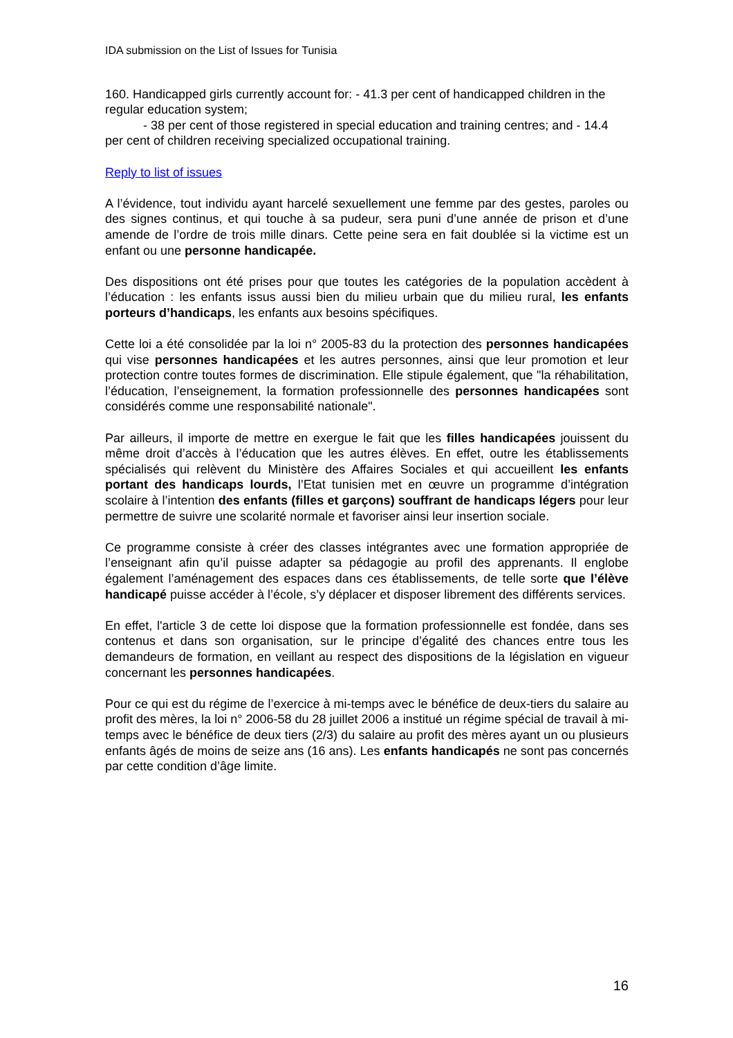IDA submission on the List of Issues for Tunisia
160. Handicapped girls currently account for: - 41.3 per cent of handicapped children in the regular education system;
- 38 per cent of those registered in special education and training centres; and - 14.4 per cent of children receiving specialized occupational training.
Reply to list of issues
A l’évidence, tout individu ayant harcelé sexuellement une femme par des gestes, paroles ou des signes continus, et qui touche à sa pudeur, sera puni d’une année de prison et d’une amende de l’ordre de trois mille dinars. Cette peine sera en fait doublée si la victime est un enfant ou une personne handicapée.
Des dispositions ont été prises pour que toutes les catégories de la population accèdent à l’éducation : les enfants issus aussi bien du milieu urbain que du milieu rural, les enfants porteurs d’handicaps, les enfants aux besoins spécifiques.
Cette loi a été consolidée par la loi n° 2005-83 du la protection des personnes handicapées qui vise personnes handicapées et les autres personnes, ainsi que leur promotion et leur protection contre toutes formes de discrimination. Elle stipule également, que "la réhabilitation, l’éducation, l’enseignement, la formation professionnelle des personnes handicapées sont considérés comme une responsabilité nationale".
Par ailleurs, il importe de mettre en exergue le fait que les filles handicapées jouissent du même droit d’accès à l’éducation que les autres élèves. En effet, outre les établissements spécialisés qui relèvent du Ministère des Affaires Sociales et qui accueillent les enfants portant des handicaps lourds, l’Etat tunisien met en œuvre un programme d’intégration scolaire à l’intention des enfants (filles et garçons) souffrant de handicaps légers pour leur permettre de suivre une scolarité normale et favoriser ainsi leur insertion sociale.
Ce programme consiste à créer des classes intégrantes avec une formation appropriée de l’enseignant afin qu’il puisse adapter sa pédagogie au profil des apprenants. Il englobe également l’aménagement des espaces dans ces établissements, de telle sorte que l’élève handicapé puisse accéder à l’école, s’y déplacer et disposer librement des différents services.
En effet, l'article 3 de cette loi dispose que la formation professionnelle est fondée, dans ses contenus et dans son organisation, sur le principe d’égalité des chances entre tous les demandeurs de formation, en veillant au respect des dispositions de la législation en vigueur concernant les personnes handicapées.
Pour ce qui est du régime de l’exercice à mi-temps avec le bénéfice de deux-tiers du salaire au profit des mères, la loi n° 2006-58 du 28 juillet 2006 a institué un régime spécial de travail à mi-temps avec le bénéfice de deux tiers (2/3) du salaire au profit des mères ayant un ou plusieurs enfants âgés de moins de seize ans (16 ans). Les enfants handicapés ne sont pas concernés par cette condition d’âge limite.
16